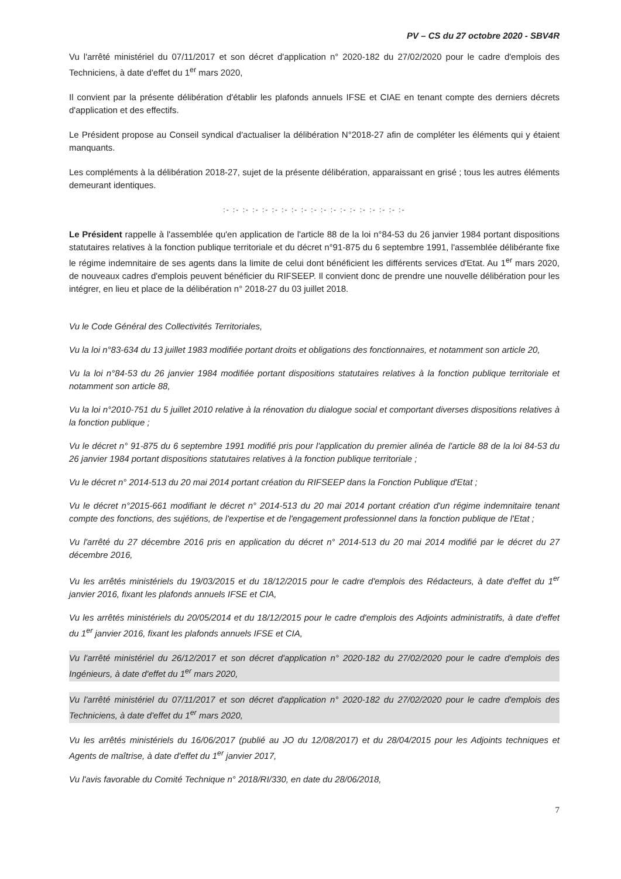PV – CS du 27 octobre 2020 - SBV4R
Vu l'arrêté ministériel du 07/11/2017 et son décret d'application n° 2020-182 du 27/02/2020 pour le cadre d'emplois des Techniciens, à date d'effet du 1<sup>er</sup> mars 2020,
Il convient par la présente délibération d'établir les plafonds annuels IFSE et CIAE en tenant compte des derniers décrets d'application et des effectifs.
Le Président propose au Conseil syndical d'actualiser la délibération N°2018-27 afin de compléter les éléments qui y étaient manquants.
Les compléments à la délibération 2018-27, sujet de la présente délibération, apparaissant en grisé ; tous les autres éléments demeurant identiques.
:- :- :- :- :- :- :- :- :- :- :- :- :- :- :- :- :- :- :-
Le Président rappelle à l'assemblée qu'en application de l'article 88 de la loi n°84-53 du 26 janvier 1984 portant dispositions statutaires relatives à la fonction publique territoriale et du décret n°91-875 du 6 septembre 1991, l'assemblée délibérante fixe le régime indemnitaire de ses agents dans la limite de celui dont bénéficient les différents services d'Etat. Au 1<sup>er</sup> mars 2020, de nouveaux cadres d'emplois peuvent bénéficier du RIFSEEP. Il convient donc de prendre une nouvelle délibération pour les intégrer, en lieu et place de la délibération n° 2018-27 du 03 juillet 2018.
Vu le Code Général des Collectivités Territoriales,
Vu la loi n°83-634 du 13 juillet 1983 modifiée portant droits et obligations des fonctionnaires, et notamment son article 20,
Vu la loi n°84-53 du 26 janvier 1984 modifiée portant dispositions statutaires relatives à la fonction publique territoriale et notamment son article 88,
Vu la loi n°2010-751 du 5 juillet 2010 relative à la rénovation du dialogue social et comportant diverses dispositions relatives à la fonction publique ;
Vu le décret n° 91-875 du 6 septembre 1991 modifié pris pour l'application du premier alinéa de l'article 88 de la loi 84-53 du 26 janvier 1984 portant dispositions statutaires relatives à la fonction publique territoriale ;
Vu le décret n° 2014-513 du 20 mai 2014 portant création du RIFSEEP dans la Fonction Publique d'Etat ;
Vu le décret n°2015-661 modifiant le décret n° 2014-513 du 20 mai 2014 portant création d'un régime indemnitaire tenant compte des fonctions, des sujétions, de l'expertise et de l'engagement professionnel dans la fonction publique de l'Etat ;
Vu l'arrêté du 27 décembre 2016 pris en application du décret n° 2014-513 du 20 mai 2014 modifié par le décret du 27 décembre 2016,
Vu les arrêtés ministériels du 19/03/2015 et du 18/12/2015 pour le cadre d'emplois des Rédacteurs, à date d'effet du 1<sup>er</sup> janvier 2016, fixant les plafonds annuels IFSE et CIA,
Vu les arrêtés ministériels du 20/05/2014 et du 18/12/2015 pour le cadre d'emplois des Adjoints administratifs, à date d'effet du 1<sup>er</sup> janvier 2016, fixant les plafonds annuels IFSE et CIA,
Vu l'arrêté ministériel du 26/12/2017 et son décret d'application n° 2020-182 du 27/02/2020 pour le cadre d'emplois des Ingénieurs, à date d'effet du 1<sup>er</sup> mars 2020,
Vu l'arrêté ministériel du 07/11/2017 et son décret d'application n° 2020-182 du 27/02/2020 pour le cadre d'emplois des Techniciens, à date d'effet du 1<sup>er</sup> mars 2020,
Vu les arrêtés ministériels du 16/06/2017 (publié au JO du 12/08/2017) et du 28/04/2015 pour les Adjoints techniques et Agents de maîtrise, à date d'effet du 1<sup>er</sup> janvier 2017,
Vu l'avis favorable du Comité Technique n° 2018/RI/330, en date du 28/06/2018,
7